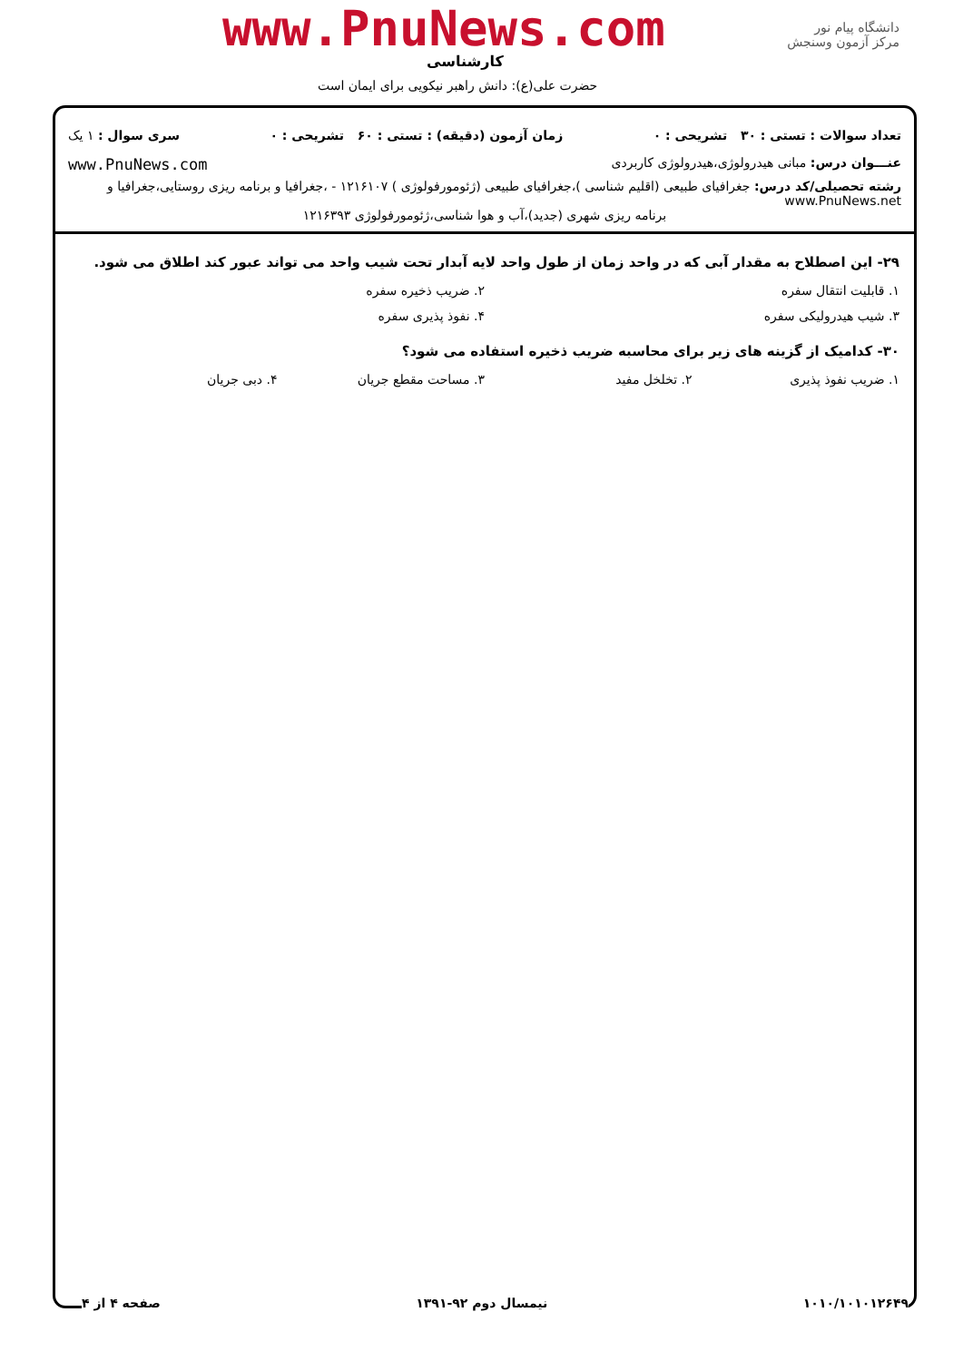دانشگاه پیام نور
مرکز آزمون وسنجش
www.PnuNews.com
کارشناسی
حضرت علی(ع): دانش راهبر نیکویی برای ایمان است
تعداد سوالات : تستی : ۳۰ تشریحی : ۰ زمان آزمون (دقیقه) : تستی : ۶۰ تشریحی : ۰ سری سوال : ۱ یک
عنـــوان درس: مبانی هیدرولوژی،هیدرولوژی کاربردی www.PnuNews.com
رشته تحصیلی/کد درس: جغرافیای طبیعی (اقلیم شناسی )،جغرافیای طبیعی (ژئومورفولوژی ) ۱۲۱۶۱۰۷ - ،جغرافیا و برنامه ریزی روستایی،جغرافیا و www.PnuNews.net
برنامه ریزی شهری (جدید)،آب و هوا شناسی،ژئومورفولوژی ۱۲۱۶۳۹۳
۲۹- این اصطلاح به مقدار آبی که در واحد زمان از طول واحد لایه آبدار تحت شیب واحد می تواند عبور کند اطلاق می شود.
۱. قابلیت انتقال سفره ۲. ضریب ذخیره سفره
۳. شیب هیدرولیکی سفره ۴. نفوذ پذیری سفره
۳۰- کدامیک از گزینه های زیر برای محاسبه ضریب ذخیره استفاده می شود؟
۱. ضریب نفوذ پذیری ۲. تخلخل مفید ۳. مساحت مقطع جریان ۴. دبی جریان
۱۰۱۰/۱۰۱۰۱۲۶۴۹ نیمسال دوم ۹۲-۱۳۹۱ صفحه ۴ از ۴